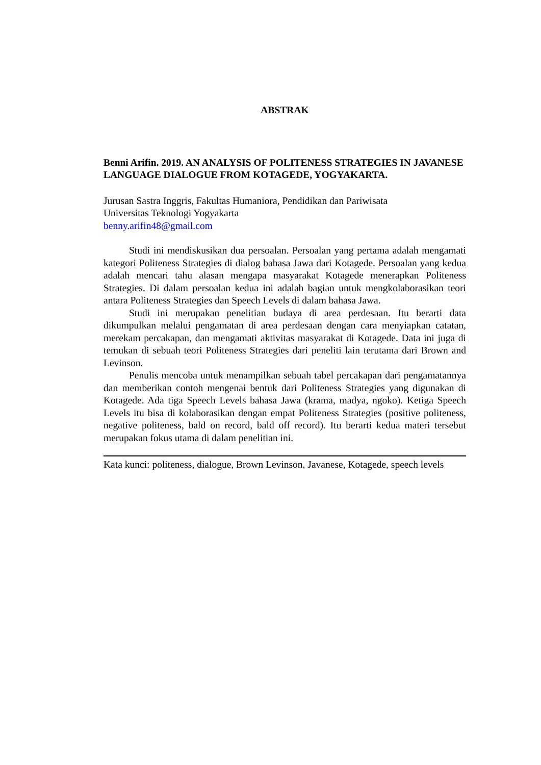ABSTRAK
Benni Arifin. 2019. AN ANALYSIS OF POLITENESS STRATEGIES IN JAVANESE LANGUAGE DIALOGUE FROM KOTAGEDE, YOGYAKARTA.
Jurusan Sastra Inggris, Fakultas Humaniora, Pendidikan dan Pariwisata
Universitas Teknologi Yogyakarta
benny.arifin48@gmail.com
Studi ini mendiskusikan dua persoalan. Persoalan yang pertama adalah mengamati kategori Politeness Strategies di dialog bahasa Jawa dari Kotagede. Persoalan yang kedua adalah mencari tahu alasan mengapa masyarakat Kotagede menerapkan Politeness Strategies. Di dalam persoalan kedua ini adalah bagian untuk mengkolaborasikan teori antara Politeness Strategies dan Speech Levels di dalam bahasa Jawa.
Studi ini merupakan penelitian budaya di area perdesaan. Itu berarti data dikumpulkan melalui pengamatan di area perdesaan dengan cara menyiapkan catatan, merekam percakapan, dan mengamati aktivitas masyarakat di Kotagede. Data ini juga di temukan di sebuah teori Politeness Strategies dari peneliti lain terutama dari Brown and Levinson.
Penulis mencoba untuk menampilkan sebuah tabel percakapan dari pengamatannya dan memberikan contoh mengenai bentuk dari Politeness Strategies yang digunakan di Kotagede. Ada tiga Speech Levels bahasa Jawa (krama, madya, ngoko). Ketiga Speech Levels itu bisa di kolaborasikan dengan empat Politeness Strategies (positive politeness, negative politeness, bald on record, bald off record). Itu berarti kedua materi tersebut merupakan fokus utama di dalam penelitian ini.
Kata kunci: politeness, dialogue, Brown Levinson, Javanese, Kotagede, speech levels